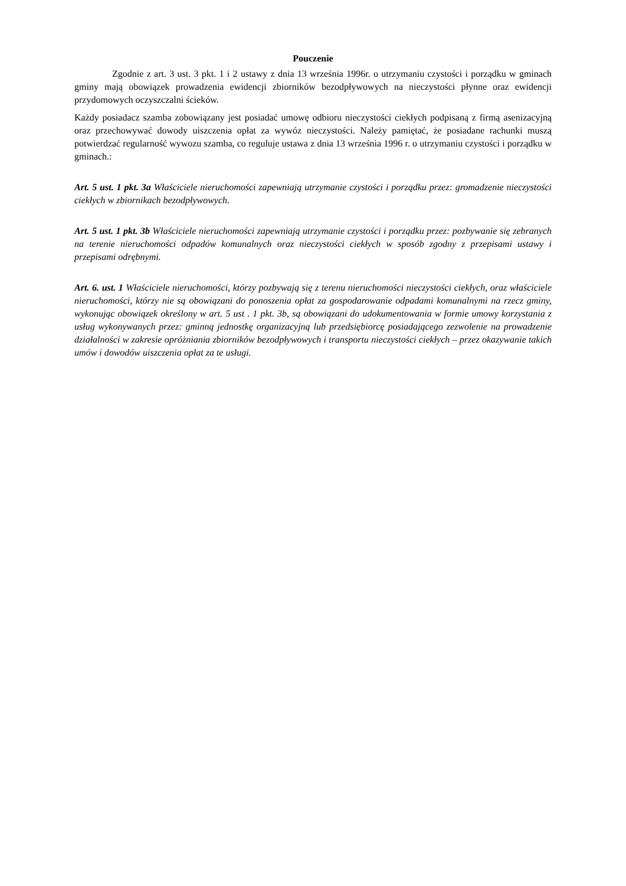Pouczenie
Zgodnie z art. 3 ust. 3 pkt. 1 i 2 ustawy z dnia 13 września 1996r. o utrzymaniu czystości i porządku w gminach gminy mają obowiązek prowadzenia ewidencji zbiorników bezodpływowych na nieczystości płynne oraz ewidencji przydomowych oczyszczalni ścieków.
Każdy posiadacz szamba zobowiązany jest posiadać umowę odbioru nieczystości ciekłych podpisaną z firmą asenizacyjną oraz przechowywać dowody uiszczenia opłat za wywóz nieczystości. Należy pamiętać, że posiadane rachunki muszą potwierdzać regularność wywozu szamba, co reguluje ustawa z dnia 13 września 1996 r. o utrzymaniu czystości i porządku w gminach.:
Art. 5 ust. 1 pkt. 3a Właściciele nieruchomości zapewniają utrzymanie czystości i porządku przez: gromadzenie nieczystości ciekłych w zbiornikach bezodpływowych.
Art. 5 ust. 1 pkt. 3b Właściciele nieruchomości zapewniają utrzymanie czystości i porządku przez: pozbywanie się zebranych na terenie nieruchomości odpadów komunalnych oraz nieczystości ciekłych w sposób zgodny z przepisami ustawy i przepisami odrębnymi.
Art. 6. ust. 1 Właściciele nieruchomości, którzy pozbywają się z terenu nieruchomości nieczystości ciekłych, oraz właściciele nieruchomości, którzy nie są obowiązani do ponoszenia opłat za gospodarowanie odpadami komunalnymi na rzecz gminy, wykonując obowiązek określony w art. 5 ust . 1 pkt. 3b, są obowiązani do udokumentowania w formie umowy korzystania z usług wykonywanych przez: gminną jednostkę organizacyjną lub przedsiębiorcę posiadającego zezwolenie na prowadzenie działalności w zakresie opróżniania zbiorników bezodpływowych i transportu nieczystości ciekłych – przez okazywanie takich umów i dowodów uiszczenia opłat za te usługi.